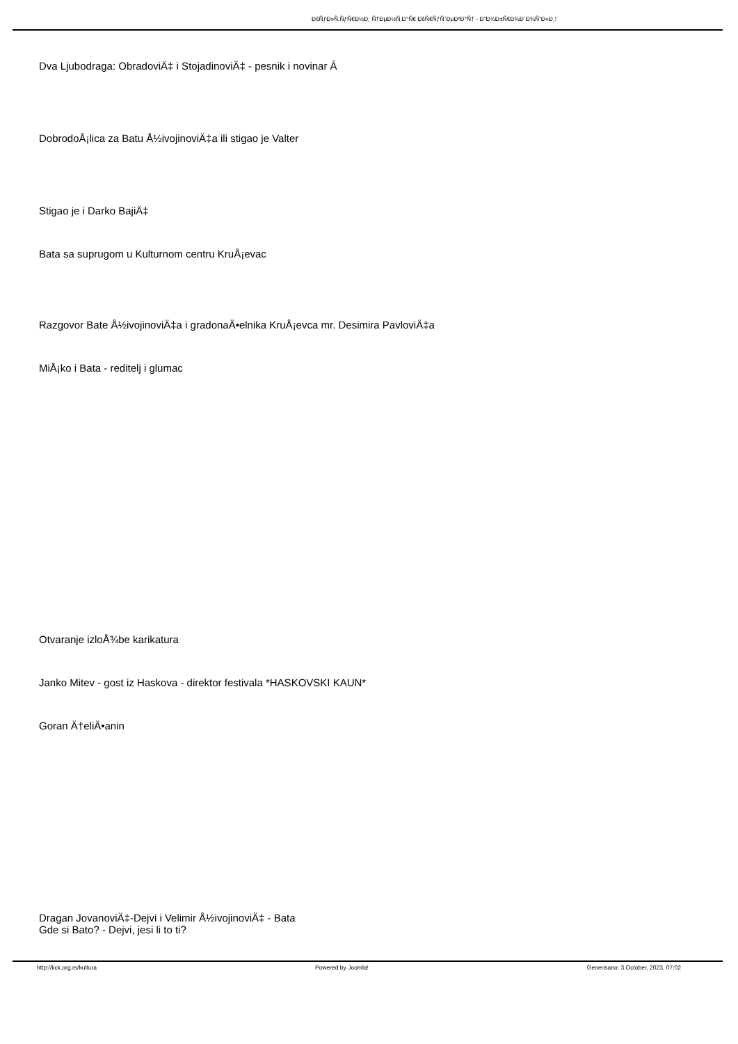ÐšÑƒÐ»Ñ‚ÑƒÑ€Ð½Ð¸ Ñ†ÐµÐ½Ñ‚Ð°Ñ€ ÐšÑ€ÑƒÑˆÐµÐ²Ð°Ñ† - Ð"Ð¾Ð±Ñ€Ð¾Ð´Ð¾ÑˆÐ»Ð¸!
Dva Ljubodraga: ObradoviÄ‡ i StojadinoviÄ‡ - pesnik i novinar Â
DobrodoÅ¡lica za Batu Å½ivojinoviÄ‡a ili stigao je Valter
Stigao je i Darko BajiÄ‡
Bata sa suprugom u Kulturnom centru KruÅ¡evac
Razgovor Bate Å½ivojinoviÄ‡a i gradonaÄ•elnika KruÅ¡evca mr. Desimira PavloviÄ‡a
MiÅ¡ko i Bata - reditelj i glumac
Otvaranje izloÅ¾be karikatura
Janko Mitev - gost iz Haskova - direktor festivala *HASKOVSKI KAUN*
Goran Ä†eliÄ•anin
Dragan JovanoviÄ‡-Dejvi i Velimir Å½ivojinoviÄ‡ - Bata
Gde si Bato? - Dejvi, jesi li to ti?
http://kck.org.rs/kultura Powered by Joomla! Generisano: 3 October, 2023, 07:02